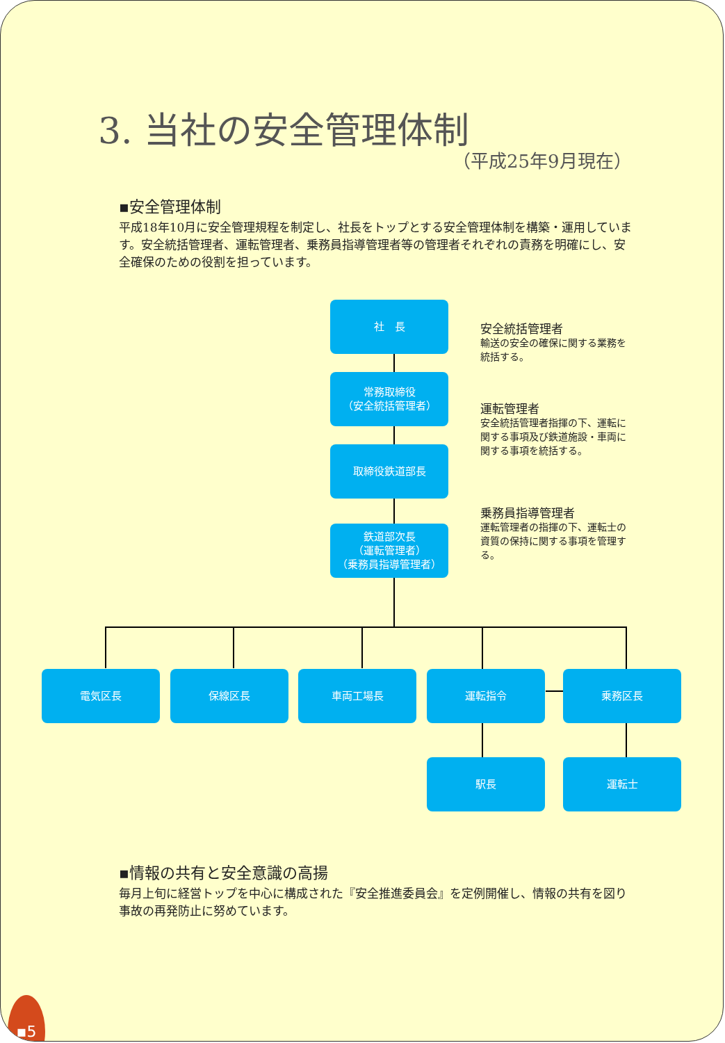3. 当社の安全管理体制
（平成25年9月現在）
▪安全管理体制
平成18年10月に安全管理規程を制定し、社長をトップとする安全管理体制を構築・運用しています。安全統括管理者、運転管理者、乗務員指導管理者等の管理者それぞれの責務を明確にし、安全確保のための役割を担っています。
社　長
常務取締役
（安全統括管理者）
取締役鉄道部長
鉄道部次長
（運転管理者）
（乗務員指導管理者）
電気区長 保線区長 車両工場長 運転指令 乗務区長
駅長 運転士
安全統括管理者
輸送の安全の確保に関する業務を統括する。
運転管理者
安全統括管理者指揮の下、運転に関する事項及び鉄道施設・車両に関する事項を統括する。
乗務員指導管理者
運転管理者の指揮の下、運転士の資質の保持に関する事項を管理する。
▪情報の共有と安全意識の高揚
毎月上旬に経営トップを中心に構成された『安全推進委員会』を定例開催し、情報の共有を図り事故の再発防止に努めています。
▪5